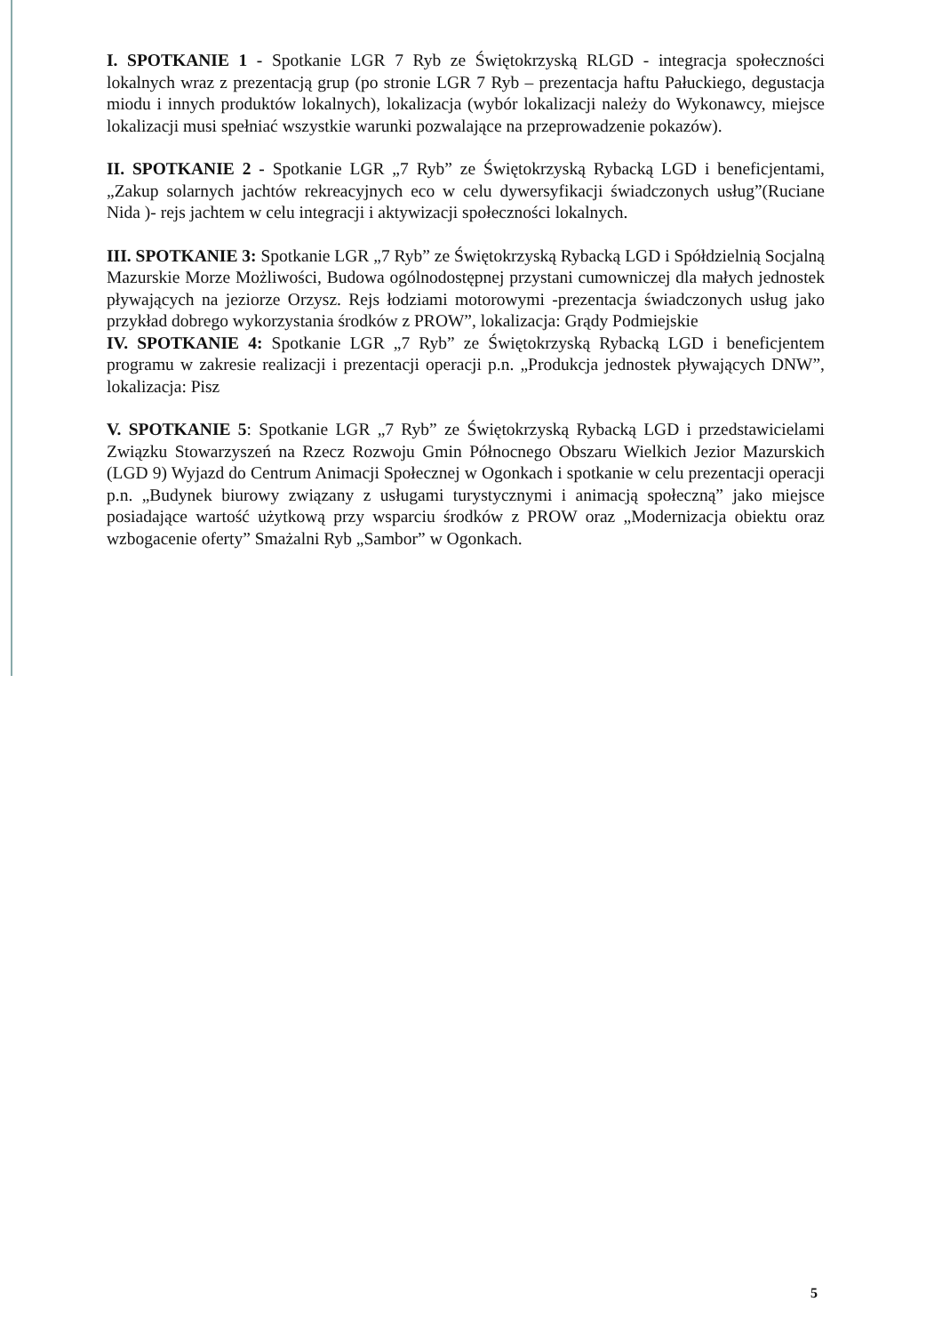I. SPOTKANIE 1 - Spotkanie LGR 7 Ryb ze Świętokrzyską RLGD - integracja społeczności lokalnych wraz z prezentacją grup (po stronie LGR 7 Ryb – prezentacja haftu Pałuckiego, degustacja miodu i innych produktów lokalnych), lokalizacja (wybór lokalizacji należy do Wykonawcy, miejsce lokalizacji musi spełniać wszystkie warunki pozwalające na przeprowadzenie pokazów).
II. SPOTKANIE 2 - Spotkanie LGR „7 Ryb” ze Świętokrzyską Rybacką LGD i beneficjentami, „Zakup solarnych jachtów rekreacyjnych eco w celu dywersyfikacji świadczonych usług”(Ruciane Nida )- rejs jachtem w celu integracji i aktywizacji społeczności lokalnych.
III. SPOTKANIE 3: Spotkanie LGR „7 Ryb” ze Świętokrzyską Rybacką LGD i Spółdzielnią Socjalną Mazurskie Morze Możliwości, Budowa ogólnodostępnej przystani cumowniczej dla małych jednostek pływających na jeziorze Orzysz. Rejs łodziami motorowymi -prezentacja świadczonych usług jako przykład dobrego wykorzystania środków z PROW”, lokalizacja: Grądy Podmiejskie
IV. SPOTKANIE 4: Spotkanie LGR „7 Ryb” ze Świętokrzyską Rybacką LGD i beneficjentem programu w zakresie realizacji i prezentacji operacji p.n. „Produkcja jednostek pływających DNW”, lokalizacja: Pisz
V. SPOTKANIE 5: Spotkanie LGR „7 Ryb” ze Świętokrzyską Rybacką LGD i przedstawicielami Związku Stowarzyszeń na Rzecz Rozwoju Gmin Północnego Obszaru Wielkich Jezior Mazurskich (LGD 9) Wyjazd do Centrum Animacji Społecznej w Ogonkach i spotkanie w celu prezentacji operacji p.n. „Budynek biurowy związany z usługami turystycznymi i animacją społeczną” jako miejsce posiadające wartość użytkową przy wsparciu środków z PROW oraz „Modernizacja obiektu oraz wzbogacenie oferty” Smażalni Ryb „Sambor” w Ogonkach.
5